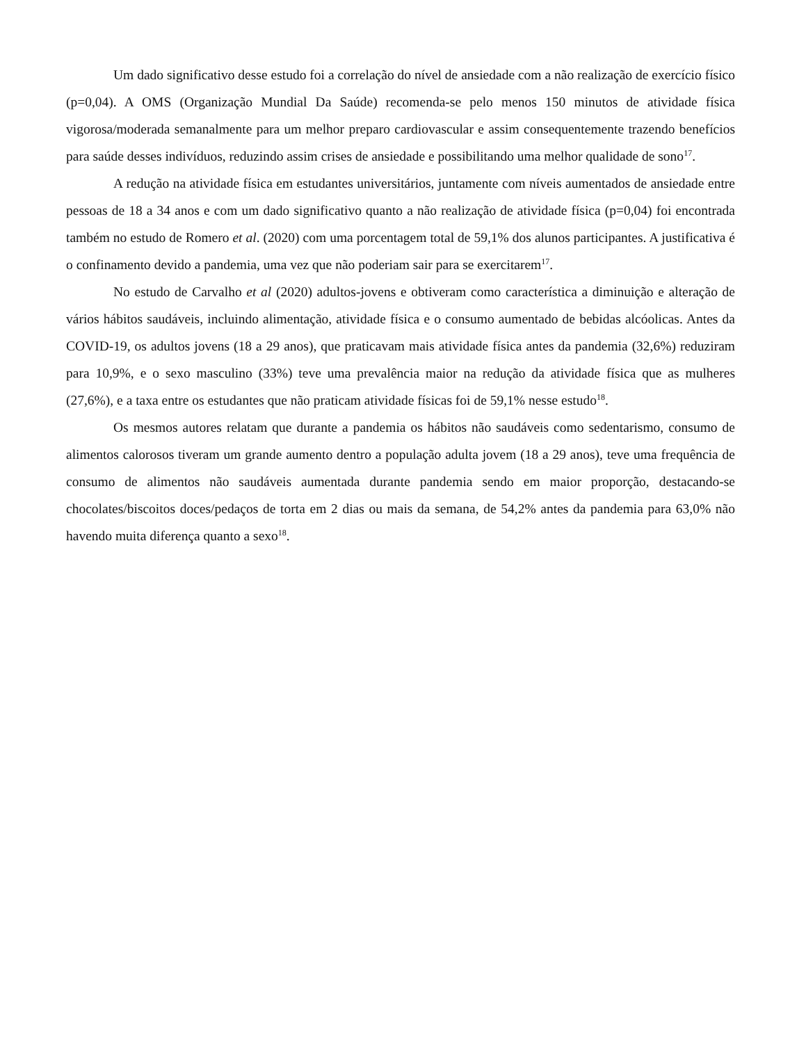Um dado significativo desse estudo foi a correlação do nível de ansiedade com a não realização de exercício físico (p=0,04). A OMS (Organização Mundial Da Saúde) recomenda-se pelo menos 150 minutos de atividade física vigorosa/moderada semanalmente para um melhor preparo cardiovascular e assim consequentemente trazendo benefícios para saúde desses indivíduos, reduzindo assim crises de ansiedade e possibilitando uma melhor qualidade de sono<sup>17</sup>.
A redução na atividade física em estudantes universitários, juntamente com níveis aumentados de ansiedade entre pessoas de 18 a 34 anos e com um dado significativo quanto a não realização de atividade física (p=0,04) foi encontrada também no estudo de Romero et al. (2020) com uma porcentagem total de 59,1% dos alunos participantes. A justificativa é o confinamento devido a pandemia, uma vez que não poderiam sair para se exercitarem<sup>17</sup>.
No estudo de Carvalho et al (2020) adultos-jovens e obtiveram como característica a diminuição e alteração de vários hábitos saudáveis, incluindo alimentação, atividade física e o consumo aumentado de bebidas alcóolicas. Antes da COVID-19, os adultos jovens (18 a 29 anos), que praticavam mais atividade física antes da pandemia (32,6%) reduziram para 10,9%, e o sexo masculino (33%) teve uma prevalência maior na redução da atividade física que as mulheres (27,6%), e a taxa entre os estudantes que não praticam atividade físicas foi de 59,1% nesse estudo<sup>18</sup>.
Os mesmos autores relatam que durante a pandemia os hábitos não saudáveis como sedentarismo, consumo de alimentos calorosos tiveram um grande aumento dentro a população adulta jovem (18 a 29 anos), teve uma frequência de consumo de alimentos não saudáveis aumentada durante pandemia sendo em maior proporção, destacando-se chocolates/biscoitos doces/pedaços de torta em 2 dias ou mais da semana, de 54,2% antes da pandemia para 63,0% não havendo muita diferença quanto a sexo<sup>18</sup>.